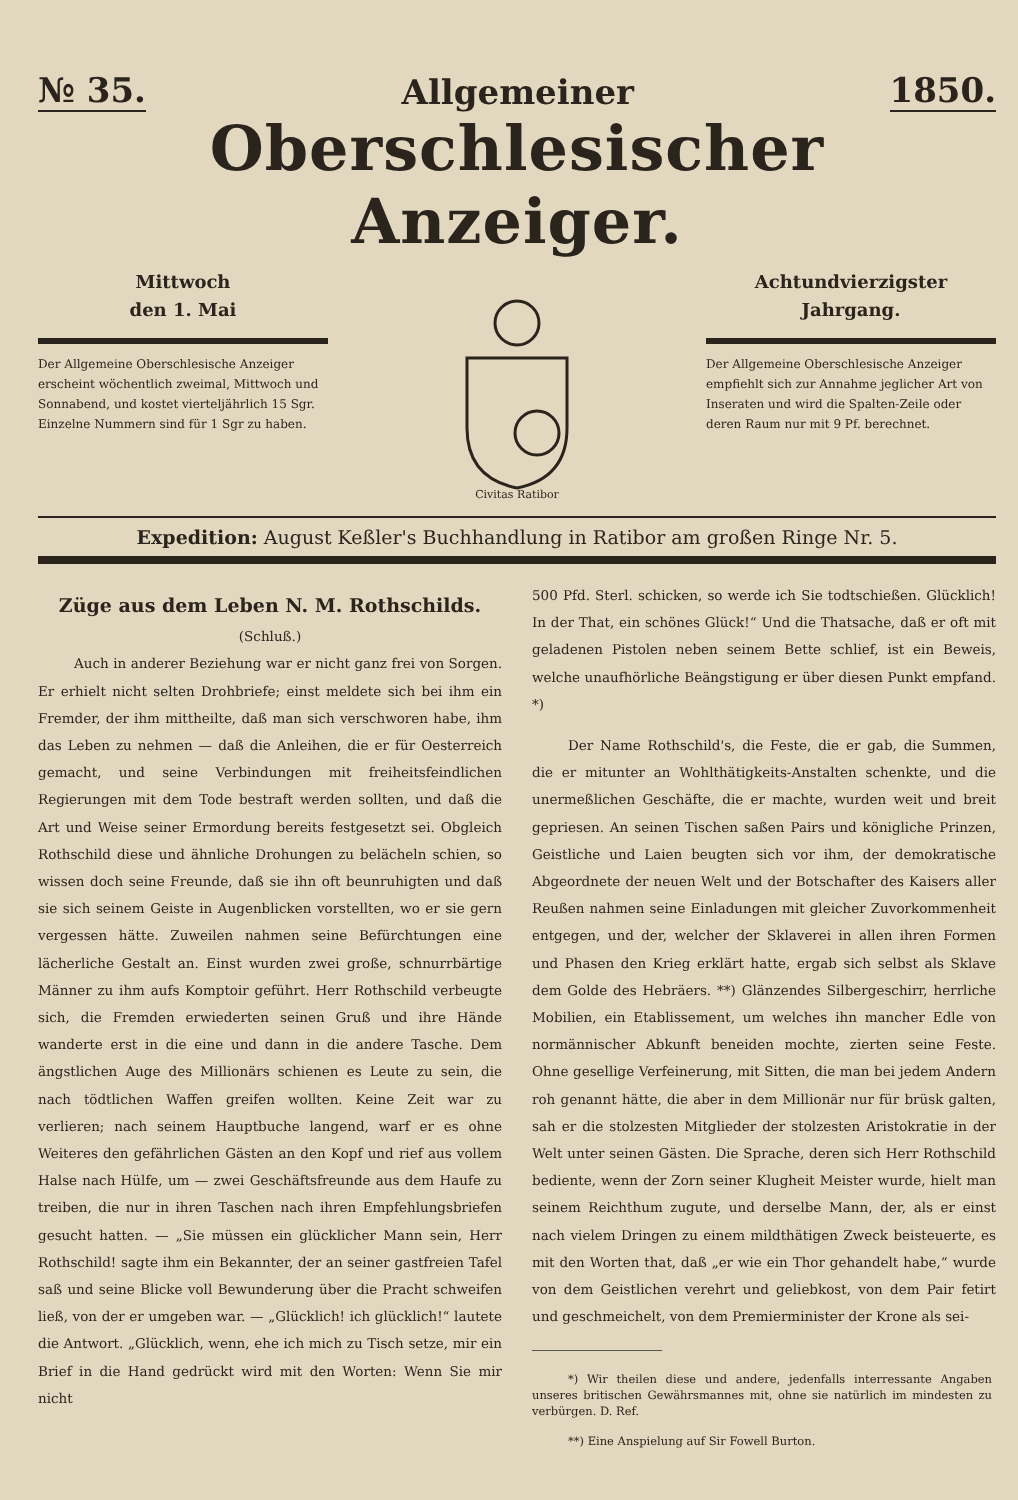№ 35. Allgemeiner 1850.
Oberschlesischer Anzeiger.
Mittwoch
den 1. Mai
Der Allgemeine Oberschlesische Anzeiger erscheint wöchentlich zweimal, Mittwoch und Sonnabend, und kostet vierteljährlich 15 Sgr. Einzelne Nummern sind für 1 Sgr zu haben.
Civitas Ratibor
Achtundvierzigster
Jahrgang.
Der Allgemeine Oberschlesische Anzeiger empfiehlt sich zur Annahme jeglicher Art von Inseraten und wird die Spalten-Zeile oder deren Raum nur mit 9 Pf. berechnet.
Expedition: August Keßler's Buchhandlung in Ratibor am großen Ringe Nr. 5.
Züge aus dem Leben N. M. Rothschilds.
(Schluß.)
Auch in anderer Beziehung war er nicht ganz frei von Sorgen. Er erhielt nicht selten Drohbriefe; einst meldete sich bei ihm ein Fremder, der ihm mittheilte, daß man sich verschworen habe, ihm das Leben zu nehmen — daß die Anleihen, die er für Oesterreich gemacht, und seine Verbindungen mit freiheitsfeindlichen Regierungen mit dem Tode bestraft werden sollten, und daß die Art und Weise seiner Ermordung bereits festgesetzt sei. Obgleich Rothschild diese und ähnliche Drohungen zu belächeln schien, so wissen doch seine Freunde, daß sie ihn oft beunruhigten und daß sie sich seinem Geiste in Augenblicken vorstellten, wo er sie gern vergessen hätte. Zuweilen nahmen seine Befürchtungen eine lächerliche Gestalt an. Einst wurden zwei große, schnurrbärtige Männer zu ihm aufs Komptoir geführt. Herr Rothschild verbeugte sich, die Fremden erwiederten seinen Gruß und ihre Hände wanderte erst in die eine und dann in die andere Tasche. Dem ängstlichen Auge des Millionärs schienen es Leute zu sein, die nach tödtlichen Waffen greifen wollten. Keine Zeit war zu verlieren; nach seinem Hauptbuche langend, warf er es ohne Weiteres den gefährlichen Gästen an den Kopf und rief aus vollem Halse nach Hülfe, um — zwei Geschäftsfreunde aus dem Haufe zu treiben, die nur in ihren Taschen nach ihren Empfehlungsbriefen gesucht hatten. — „Sie müssen ein glücklicher Mann sein, Herr Rothschild! sagte ihm ein Bekannter, der an seiner gastfreien Tafel saß und seine Blicke voll Bewunderung über die Pracht schweifen ließ, von der er umgeben war. — „Glücklich! ich glücklich!“ lautete die Antwort. „Glücklich, wenn, ehe ich mich zu Tisch setze, mir ein Brief in die Hand gedrückt wird mit den Worten: Wenn Sie mir nicht
500 Pfd. Sterl. schicken, so werde ich Sie todtschießen. Glücklich! In der That, ein schönes Glück!“ Und die Thatsache, daß er oft mit geladenen Pistolen neben seinem Bette schlief, ist ein Beweis, welche unaufhörliche Beängstigung er über diesen Punkt empfand. *)
Der Name Rothschild's, die Feste, die er gab, die Summen, die er mitunter an Wohlthätigkeits-Anstalten schenkte, und die unermeßlichen Geschäfte, die er machte, wurden weit und breit gepriesen. An seinen Tischen saßen Pairs und königliche Prinzen, Geistliche und Laien beugten sich vor ihm, der demokratische Abgeordnete der neuen Welt und der Botschafter des Kaisers aller Reußen nahmen seine Einladungen mit gleicher Zuvorkommenheit entgegen, und der, welcher der Sklaverei in allen ihren Formen und Phasen den Krieg erklärt hatte, ergab sich selbst als Sklave dem Golde des Hebräers. **) Glänzendes Silbergeschirr, herrliche Mobilien, ein Etablissement, um welches ihn mancher Edle von normännischer Abkunft beneiden mochte, zierten seine Feste. Ohne gesellige Verfeinerung, mit Sitten, die man bei jedem Andern roh genannt hätte, die aber in dem Millionär nur für brüsk galten, sah er die stolzesten Mitglieder der stolzesten Aristokratie in der Welt unter seinen Gästen. Die Sprache, deren sich Herr Rothschild bediente, wenn der Zorn seiner Klugheit Meister wurde, hielt man seinem Reichthum zugute, und derselbe Mann, der, als er einst nach vielem Dringen zu einem mildthätigen Zweck beisteuerte, es mit den Worten that, daß „er wie ein Thor gehandelt habe,“ wurde von dem Geistlichen verehrt und geliebkost, von dem Pair fetirt und geschmeichelt, von dem Premierminister der Krone als sei-
*) Wir theilen diese und andere, jedenfalls interressante Angaben unseres britischen Gewährsmannes mit, ohne sie natürlich im mindesten zu verbürgen. D. Ref.
**) Eine Anspielung auf Sir Fowell Burton.